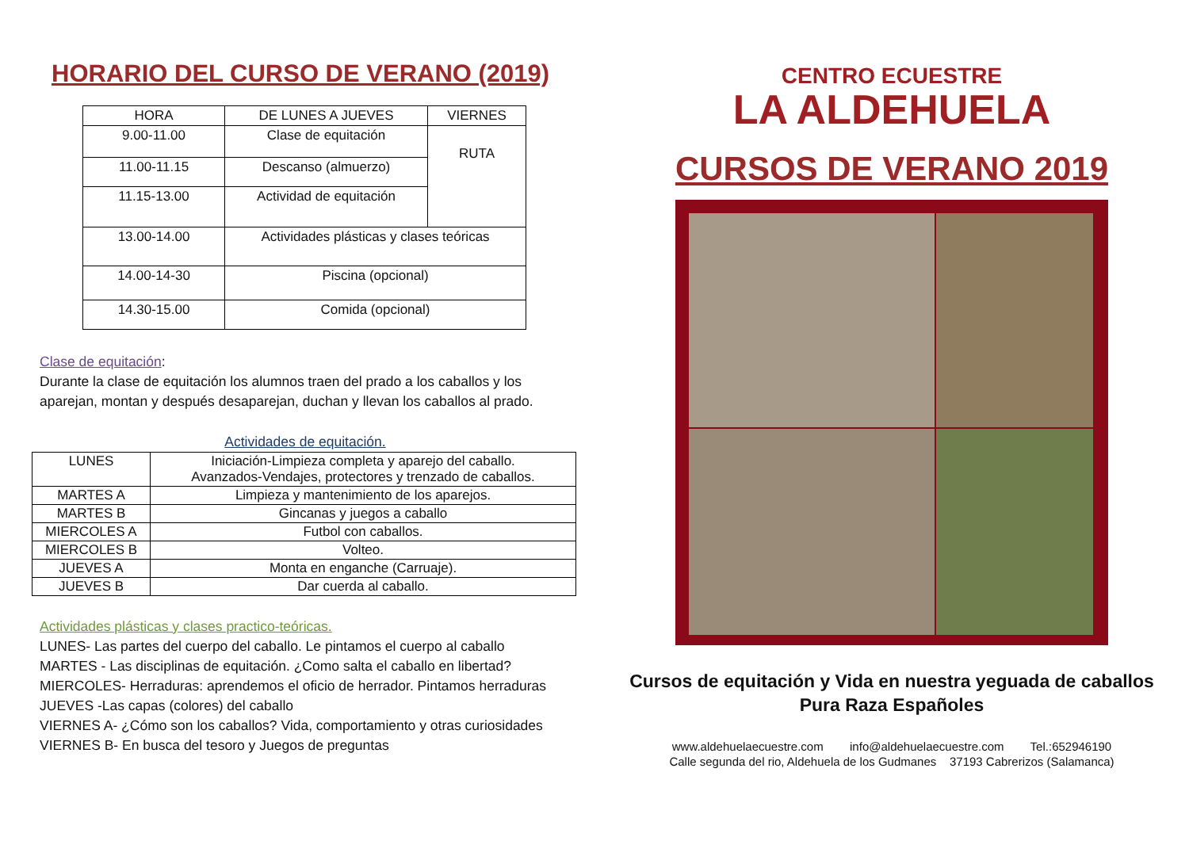HORARIO DEL CURSO DE VERANO (2019)
| HORA | DE LUNES A JUEVES | VIERNES |
| --- | --- | --- |
| 9.00-11.00 | Clase de equitación | RUTA |
| 11.00-11.15 | Descanso (almuerzo) | |
| 11.15-13.00 | Actividad de equitación | |
| 13.00-14.00 | Actividades plásticas y clases teóricas | |
| 14.00-14-30 | Piscina (opcional) | |
| 14.30-15.00 | Comida (opcional) | |
Clase de equitación:
Durante la clase de equitación los alumnos traen del prado a los caballos y los aparejan, montan y después desaparejan, duchan y llevan los caballos al prado.
Actividades de equitación.
| LUNES | Iniciación-Limpieza completa y aparejo del caballo. Avanzados-Vendajes, protectores y trenzado de caballos. |
| MARTES A | Limpieza y mantenimiento de los aparejos. |
| MARTES B | Gincanas y juegos a caballo |
| MIERCOLES A | Futbol con caballos. |
| MIERCOLES B | Volteo. |
| JUEVES A | Monta en enganche (Carruaje). |
| JUEVES B | Dar cuerda al caballo. |
Actividades plásticas y clases practico-teóricas.
LUNES- Las partes del cuerpo del caballo. Le pintamos el cuerpo al caballo
MARTES - Las disciplinas de equitación. ¿Como salta el caballo en libertad?
MIERCOLES- Herraduras: aprendemos el oficio de herrador. Pintamos herraduras
JUEVES -Las capas (colores) del caballo
VIERNES A- ¿Cómo son los caballos? Vida, comportamiento y otras curiosidades
VIERNES B- En busca del tesoro y Juegos de preguntas
CENTRO ECUESTRE
LA ALDEHUELA
CURSOS DE VERANO 2019
Cursos de equitación y Vida en nuestra yeguada de caballos Pura Raza Españoles
www.aldehuelaecuestre.com info@aldehuelaecuestre.com Tel.:652946190
Calle segunda del rio, Aldehuela de los Gudmanes 37193 Cabrerizos (Salamanca)